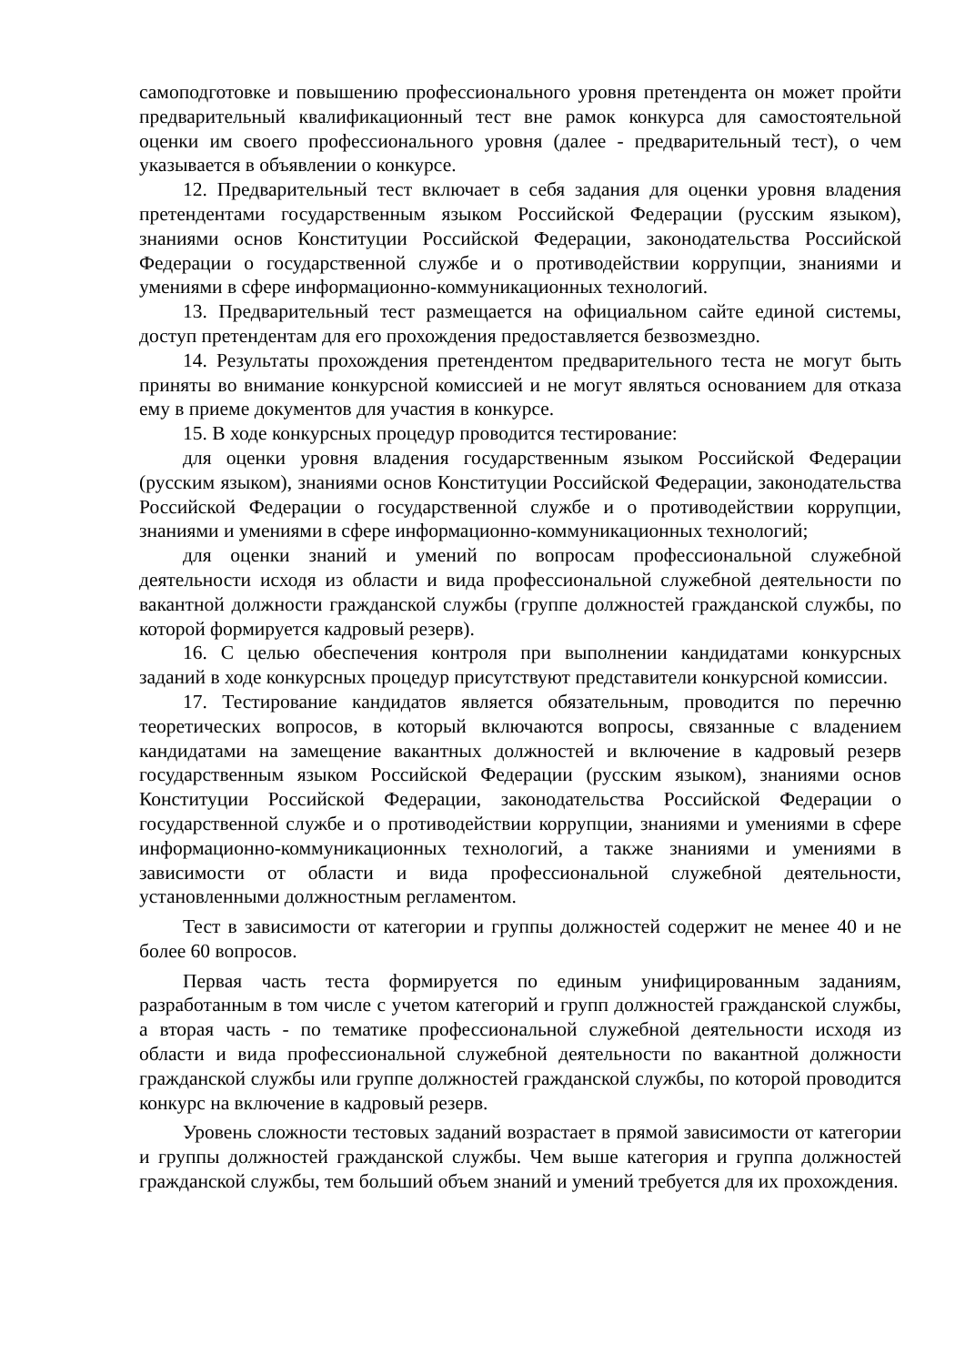самоподготовке и повышению профессионального уровня претендента он может пройти предварительный квалификационный тест вне рамок конкурса для самостоятельной оценки им своего профессионального уровня (далее - предварительный тест), о чем указывается в объявлении о конкурсе.
12. Предварительный тест включает в себя задания для оценки уровня владения претендентами государственным языком Российской Федерации (русским языком), знаниями основ Конституции Российской Федерации, законодательства Российской Федерации о государственной службе и о противодействии коррупции, знаниями и умениями в сфере информационно-коммуникационных технологий.
13. Предварительный тест размещается на официальном сайте единой системы, доступ претендентам для его прохождения предоставляется безвозмездно.
14. Результаты прохождения претендентом предварительного теста не могут быть приняты во внимание конкурсной комиссией и не могут являться основанием для отказа ему в приеме документов для участия в конкурсе.
15. В ходе конкурсных процедур проводится тестирование:
для оценки уровня владения государственным языком Российской Федерации (русским языком), знаниями основ Конституции Российской Федерации, законодательства Российской Федерации о государственной службе и о противодействии коррупции, знаниями и умениями в сфере информационно-коммуникационных технологий;
для оценки знаний и умений по вопросам профессиональной служебной деятельности исходя из области и вида профессиональной служебной деятельности по вакантной должности гражданской службы (группе должностей гражданской службы, по которой формируется кадровый резерв).
16. С целью обеспечения контроля при выполнении кандидатами конкурсных заданий в ходе конкурсных процедур присутствуют представители конкурсной комиссии.
17. Тестирование кандидатов является обязательным, проводится по перечню теоретических вопросов, в который включаются вопросы, связанные с владением кандидатами на замещение вакантных должностей и включение в кадровый резерв государственным языком Российской Федерации (русским языком), знаниями основ Конституции Российской Федерации, законодательства Российской Федерации о государственной службе и о противодействии коррупции, знаниями и умениями в сфере информационно-коммуникационных технологий, а также знаниями и умениями в зависимости от области и вида профессиональной служебной деятельности, установленными должностным регламентом.
Тест в зависимости от категории и группы должностей содержит не менее 40 и не более 60 вопросов.
Первая часть теста формируется по единым унифицированным заданиям, разработанным в том числе с учетом категорий и групп должностей гражданской службы, а вторая часть - по тематике профессиональной служебной деятельности исходя из области и вида профессиональной служебной деятельности по вакантной должности гражданской службы или группе должностей гражданской службы, по которой проводится конкурс на включение в кадровый резерв.
Уровень сложности тестовых заданий возрастает в прямой зависимости от категории и группы должностей гражданской службы. Чем выше категория и группа должностей гражданской службы, тем больший объем знаний и умений требуется для их прохождения.